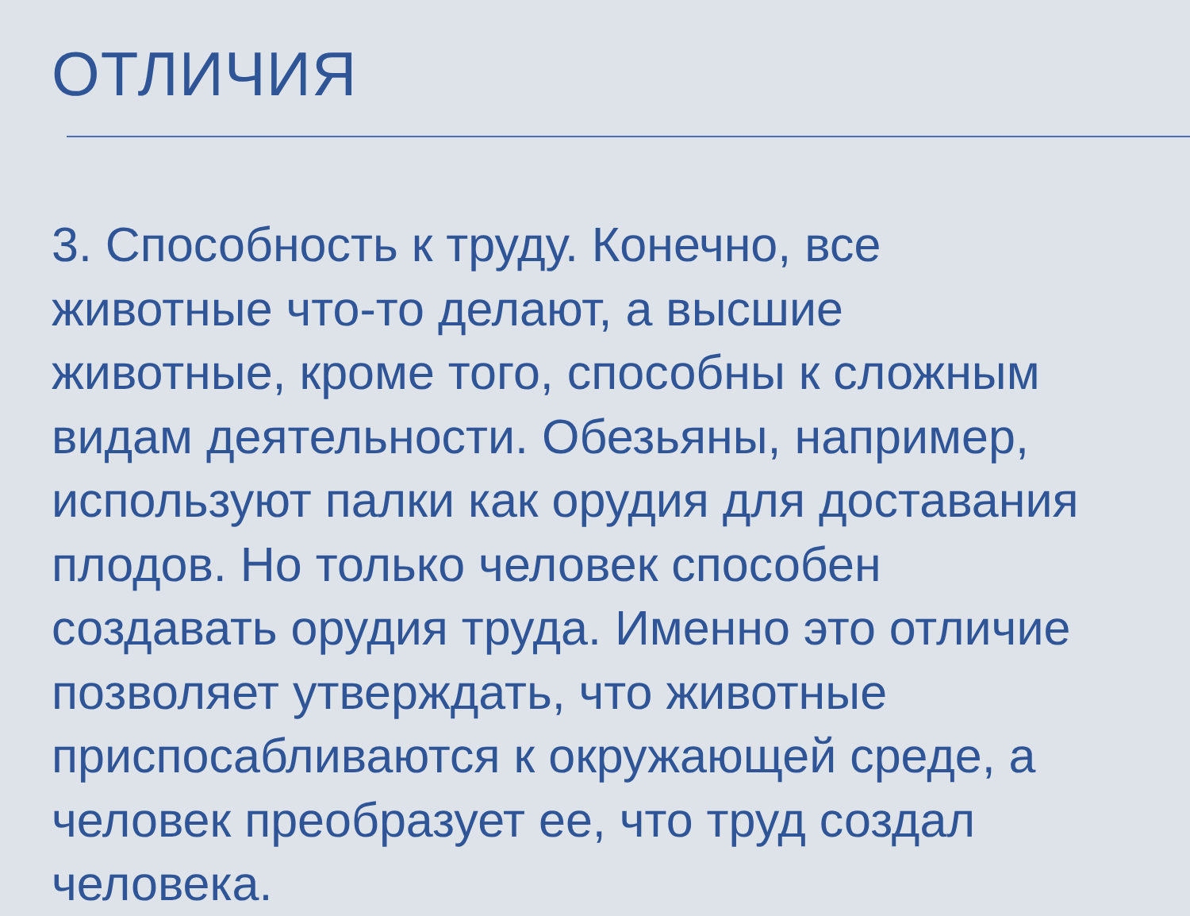ОТЛИЧИЯ
3. Способность к труду. Конечно, все
животные что-то делают, а высшие
животные, кроме того, способны к сложным
видам деятельности. Обезьяны, например,
используют палки как орудия для доставания
плодов. Но только человек способен
создавать орудия труда. Именно это отличие
позволяет утверждать, что животные
приспосабливаются к окружающей среде, а
человек преобразует ее, что труд создал
человека.